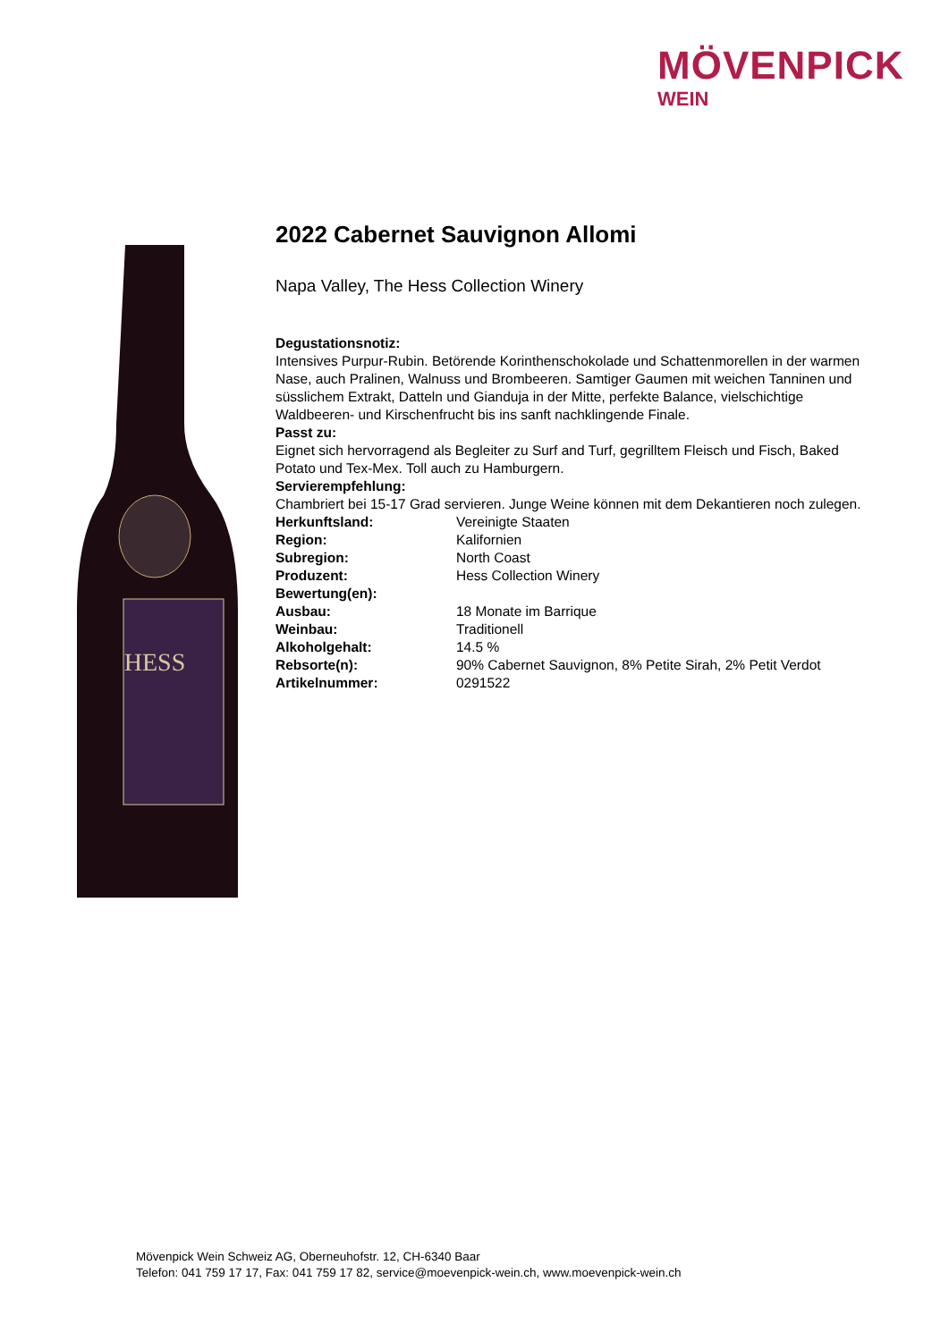MÖVENPICK
WEIN
HESS
2022 Cabernet Sauvignon Allomi
Napa Valley, The Hess Collection Winery
Degustationsnotiz:
Intensives Purpur-Rubin. Betörende Korinthenschokolade und Schattenmorellen in der warmen Nase, auch Pralinen, Walnuss und Brombeeren. Samtiger Gaumen mit weichen Tanninen und süsslichem Extrakt, Datteln und Gianduja in der Mitte, perfekte Balance, vielschichtige Waldbeeren- und Kirschenfrucht bis ins sanft nachklingende Finale.
Passt zu:
Eignet sich hervorragend als Begleiter zu Surf and Turf, gegrilltem Fleisch und Fisch, Baked Potato und Tex-Mex. Toll auch zu Hamburgern.
Servierempfehlung:
Chambriert bei 15-17 Grad servieren. Junge Weine können mit dem Dekantieren noch zulegen.
| Herkunftsland: | Vereinigte Staaten |
| Region: | Kalifornien |
| Subregion: | North Coast |
| Produzent: | Hess Collection Winery |
| Bewertung(en): | |
| Ausbau: | 18 Monate im Barrique |
| Weinbau: | Traditionell |
| Alkoholgehalt: | 14.5 % |
| Rebsorte(n): | 90% Cabernet Sauvignon, 8% Petite Sirah, 2% Petit Verdot |
| Artikelnummer: | 0291522 |
Mövenpick Wein Schweiz AG, Oberneuhofstr. 12, CH-6340 Baar
Telefon: 041 759 17 17, Fax: 041 759 17 82, service@moevenpick-wein.ch, www.moevenpick-wein.ch